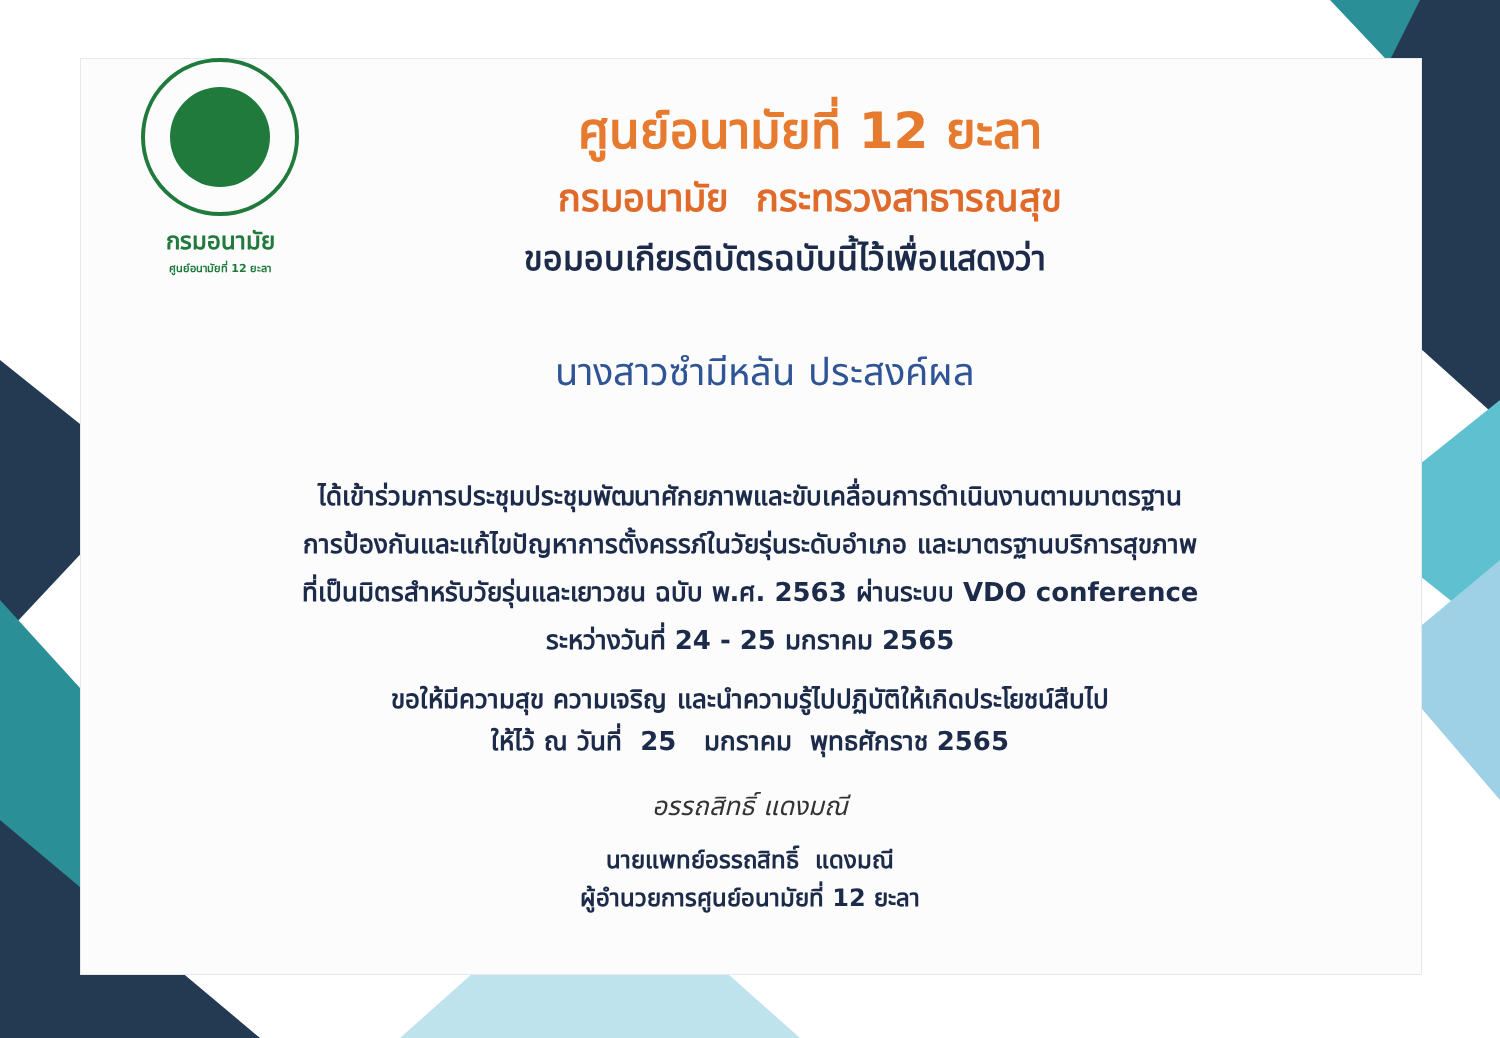กรมอนามัย
ศูนย์อนามัยที่ 12 ยะลา
ศูนย์อนามัยที่ 12 ยะลา
กรมอนามัย กระทรวงสาธารณสุข
ขอมอบเกียรติบัตรฉบับนี้ไว้เพื่อแสดงว่า
นางสาวซำมีหลัน ประสงค์ผล
ได้เข้าร่วมการประชุมประชุมพัฒนาศักยภาพและขับเคลื่อนการดำเนินงานตามมาตรฐาน
การป้องกันและแก้ไขปัญหาการตั้งครรภ์ในวัยรุ่นระดับอำเภอ และมาตรฐานบริการสุขภาพ
ที่เป็นมิตรสำหรับวัยรุ่นและเยาวชน ฉบับ พ.ศ. 2563 ผ่านระบบ VDO conference
ระหว่างวันที่ 24 - 25 มกราคม 2565
ขอให้มีความสุข ความเจริญ และนำความรู้ไปปฏิบัติให้เกิดประโยชน์สืบไป
ให้ไว้ ณ วันที่ 25 มกราคม พุทธศักราช 2565
อรรถสิทธิ์ แดงมณี
นายแพทย์อรรถสิทธิ์ แดงมณี
ผู้อำนวยการศูนย์อนามัยที่ 12 ยะลา